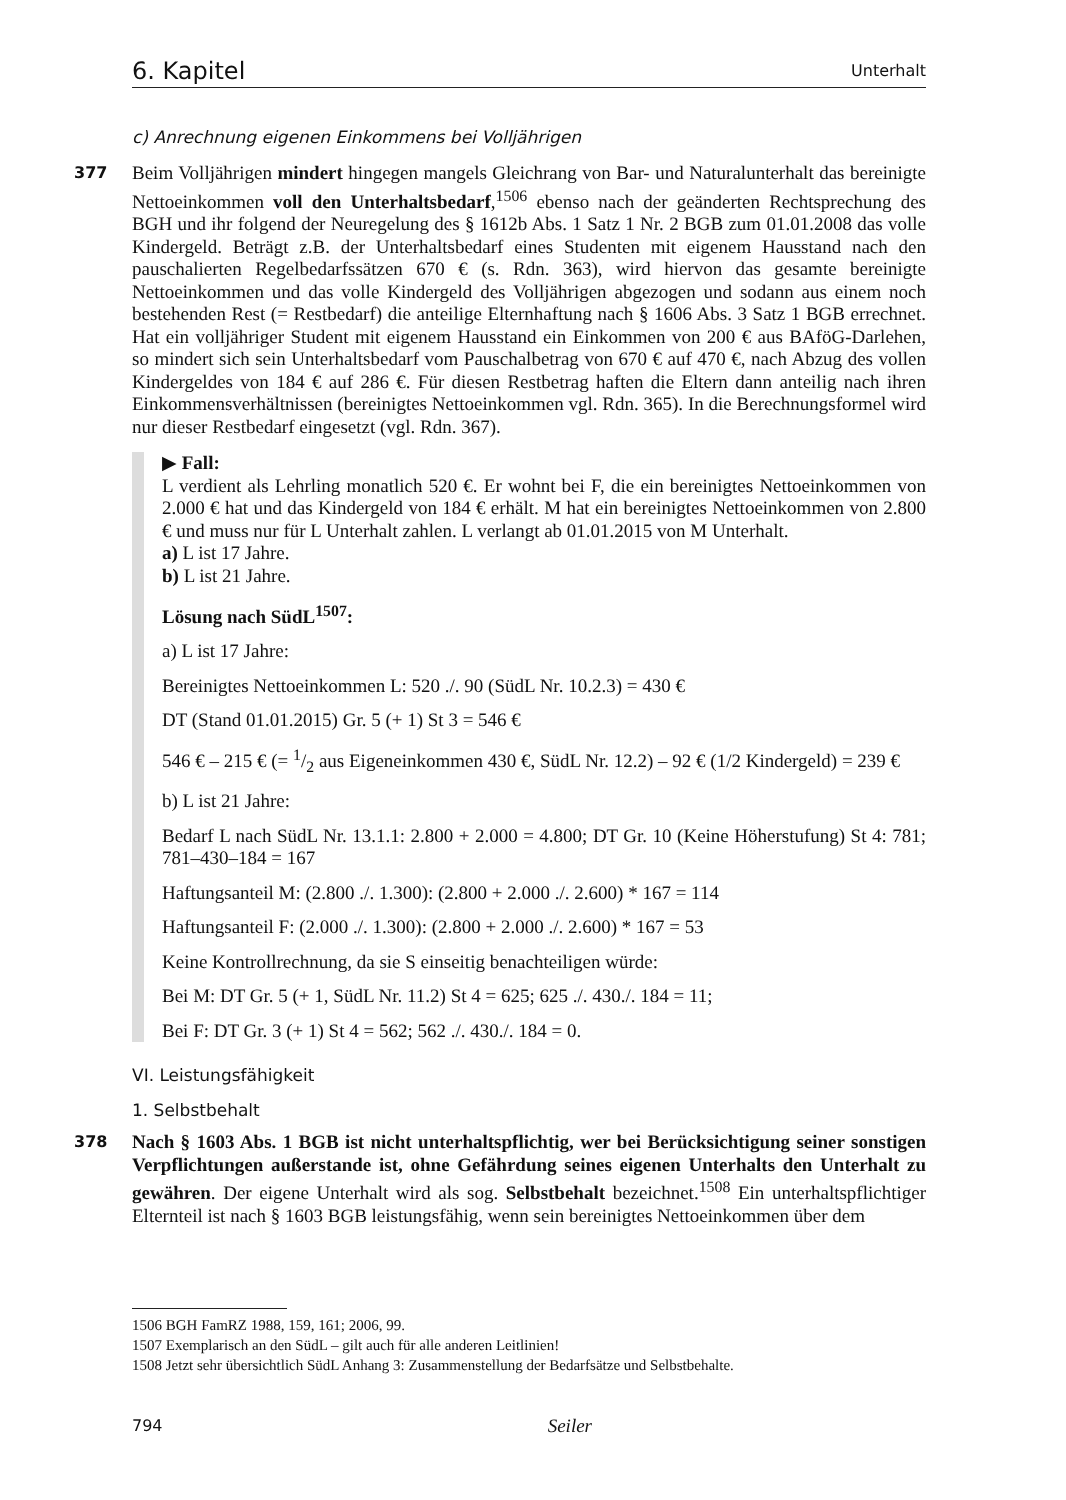6. Kapitel Unterhalt
c) Anrechnung eigenen Einkommens bei Volljährigen
377
Beim Volljährigen mindert hingegen mangels Gleichrang von Bar- und Naturalunterhalt das bereinigte Nettoeinkommen voll den Unterhaltsbedarf,<sup>1506</sup> ebenso nach der geänderten Rechtsprechung des BGH und ihr folgend der Neuregelung des § 1612b Abs. 1 Satz 1 Nr. 2 BGB zum 01.01.2008 das volle Kindergeld. Beträgt z.B. der Unterhaltsbedarf eines Studenten mit eigenem Hausstand nach den pauschalierten Regelbedarfssätzen 670 € (s. Rdn. 363), wird hiervon das gesamte bereinigte Nettoeinkommen und das volle Kindergeld des Volljährigen abgezogen und sodann aus einem noch bestehenden Rest (= Restbedarf) die anteilige Elternhaftung nach § 1606 Abs. 3 Satz 1 BGB errechnet. Hat ein volljähriger Student mit eigenem Hausstand ein Einkommen von 200 € aus BAföG-Darlehen, so mindert sich sein Unterhaltsbedarf vom Pauschalbetrag von 670 € auf 470 €, nach Abzug des vollen Kindergeldes von 184 € auf 286 €. Für diesen Restbetrag haften die Eltern dann anteilig nach ihren Einkommensverhältnissen (bereinigtes Nettoeinkommen vgl. Rdn. 365). In die Berechnungsformel wird nur dieser Restbedarf eingesetzt (vgl. Rdn. 367).
▶ Fall:
L verdient als Lehrling monatlich 520 €. Er wohnt bei F, die ein bereinigtes Nettoeinkommen von 2.000 € hat und das Kindergeld von 184 € erhält. M hat ein bereinigtes Nettoeinkommen von 2.800 € und muss nur für L Unterhalt zahlen. L verlangt ab 01.01.2015 von M Unterhalt.
a) L ist 17 Jahre.
b) L ist 21 Jahre.
Lösung nach SüdL<sup>1507</sup>:
a) L ist 17 Jahre:
Bereinigtes Nettoeinkommen L: 520 ./. 90 (SüdL Nr. 10.2.3) = 430 €
DT (Stand 01.01.2015) Gr. 5 (+ 1) St 3 = 546 €
546 € – 215 € (= 1/2 aus Eigeneinkommen 430 €, SüdL Nr. 12.2) – 92 € (1/2 Kindergeld) = 239 €
b) L ist 21 Jahre:
Bedarf L nach SüdL Nr. 13.1.1: 2.800 + 2.000 = 4.800; DT Gr. 10 (Keine Höherstufung) St 4: 781; 781–430–184 = 167
Haftungsanteil M: (2.800 ./. 1.300): (2.800 + 2.000 ./. 2.600) * 167 = 114
Haftungsanteil F: (2.000 ./. 1.300): (2.800 + 2.000 ./. 2.600) * 167 = 53
Keine Kontrollrechnung, da sie S einseitig benachteiligen würde:
Bei M: DT Gr. 5 (+ 1, SüdL Nr. 11.2) St 4 = 625; 625 ./. 430./. 184 = 11;
Bei F: DT Gr. 3 (+ 1) St 4 = 562; 562 ./. 430./. 184 = 0.
VI. Leistungsfähigkeit
1. Selbstbehalt
378
Nach § 1603 Abs. 1 BGB ist nicht unterhaltspflichtig, wer bei Berücksichtigung seiner sonstigen Verpflichtungen außerstande ist, ohne Gefährdung seines eigenen Unterhalts den Unterhalt zu gewähren. Der eigene Unterhalt wird als sog. Selbstbehalt bezeichnet.<sup>1508</sup> Ein unterhaltspflichtiger Elternteil ist nach § 1603 BGB leistungsfähig, wenn sein bereinigtes Nettoeinkommen über dem
1506 BGH FamRZ 1988, 159, 161; 2006, 99.
1507 Exemplarisch an den SüdL – gilt auch für alle anderen Leitlinien!
1508 Jetzt sehr übersichtlich SüdL Anhang 3: Zusammenstellung der Bedarfsätze und Selbstbehalte.
794 Seiler